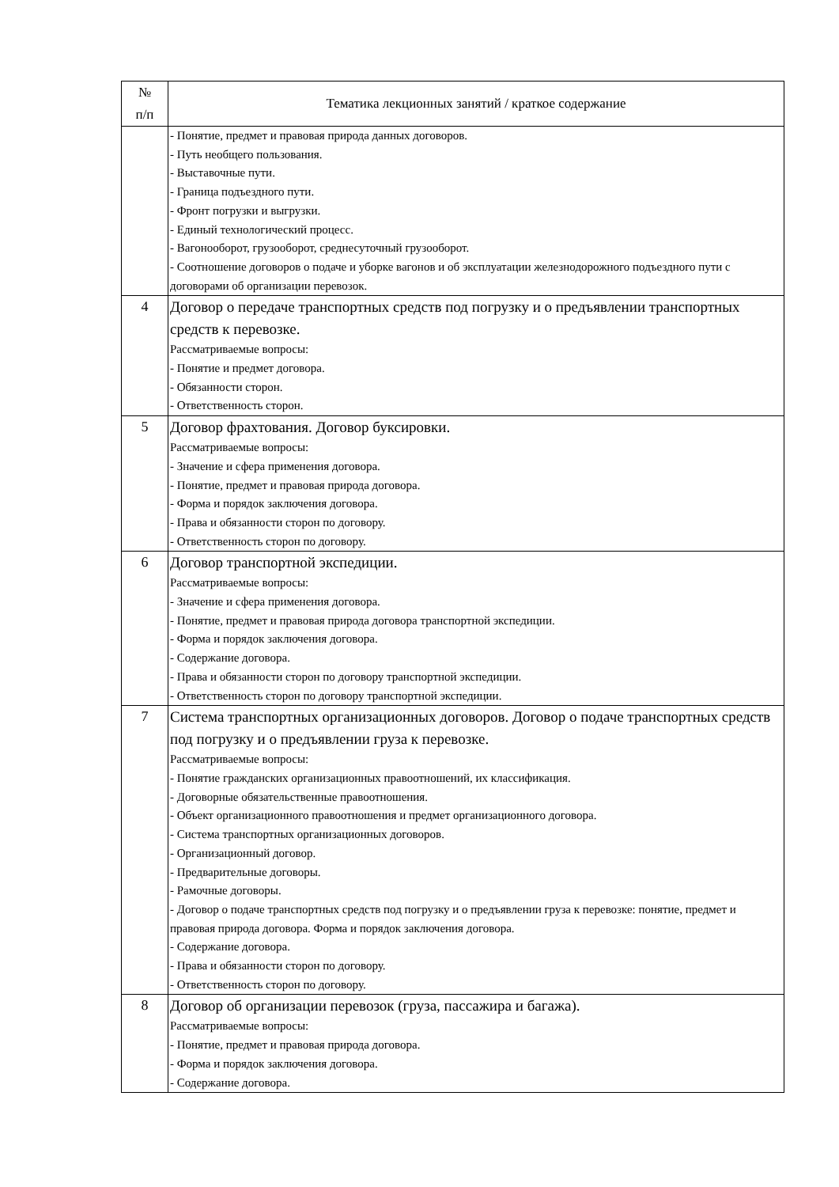| № п/п | Тематика лекционных занятий / краткое содержание |
| --- | --- |
| | - Понятие, предмет и правовая природа данных договоров. - Путь необщего пользования. - Выставочные пути. - Граница подъездного пути. - Фронт погрузки и выгрузки. - Единый технологический процесс. - Вагонооборот, грузооборот, среднесуточный грузооборот. - Соотношение договоров о подаче и уборке вагонов и об эксплуатации железнодорожного подъездного пути с договорами об организации перевозок. |
| 4 | Договор о передаче транспортных средств под погрузку и о предъявлении транспортных средств к перевозке. Рассматриваемые вопросы: - Понятие и предмет договора. - Обязанности сторон. - Ответственность сторон. |
| 5 | Договор фрахтования. Договор буксировки. Рассматриваемые вопросы: - Значение и сфера применения договора. - Понятие, предмет и правовая природа договора. - Форма и порядок заключения договора. - Права и обязанности сторон по договору. - Ответственность сторон по договору. |
| 6 | Договор транспортной экспедиции. Рассматриваемые вопросы: - Значение и сфера применения договора. - Понятие, предмет и правовая природа договора транспортной экспедиции. - Форма и порядок заключения договора. - Содержание договора. - Права и обязанности сторон по договору транспортной экспедиции. - Ответственность сторон по договору транспортной экспедиции. |
| 7 | Система транспортных организационных договоров. Договор о подаче транспортных средств под погрузку и о предъявлении груза к перевозке. Рассматриваемые вопросы: - Понятие гражданских организационных правоотношений, их классификация. - Договорные обязательственные правоотношения. - Объект организационного правоотношения и предмет организационного договора. - Система транспортных организационных договоров. - Организационный договор. - Предварительные договоры. - Рамочные договоры. - Договор о подаче транспортных средств под погрузку и о предъявлении груза к перевозке: понятие, предмет и правовая природа договора. Форма и порядок заключения договора. - Содержание договора. - Права и обязанности сторон по договору. - Ответственность сторон по договору. |
| 8 | Договор об организации перевозок (груза, пассажира и багажа). Рассматриваемые вопросы: - Понятие, предмет и правовая природа договора. - Форма и порядок заключения договора. - Содержание договора. |